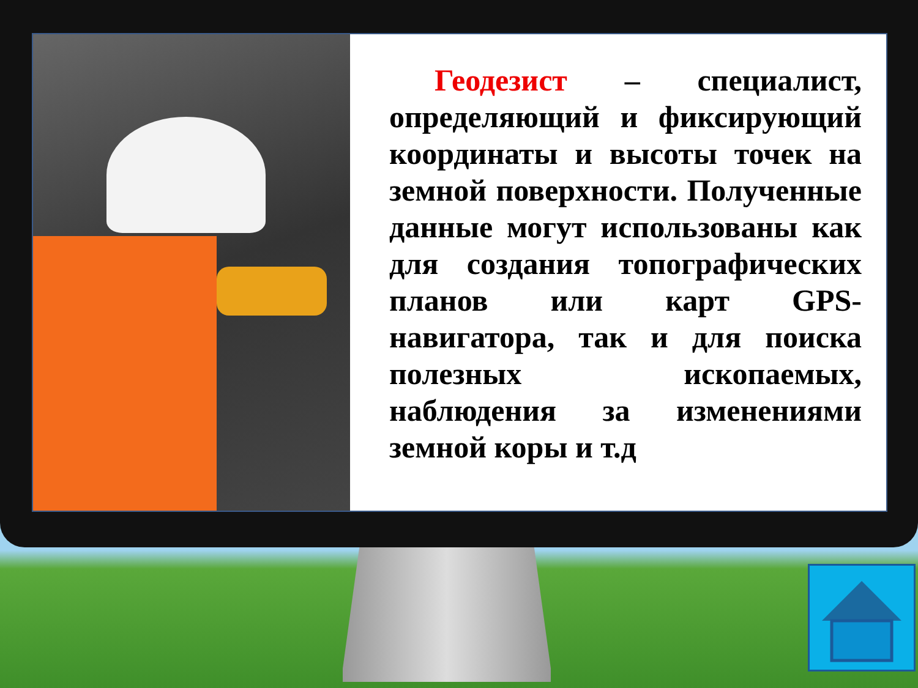Геодезист – специалист, определяющий и фиксирующий координаты и высоты точек на земной поверхности. Полученные данные могут использованы как для создания топографических планов или карт GPS-навигатора, так и для поиска полезных ископаемых, наблюдения за изменениями земной коры и т.д